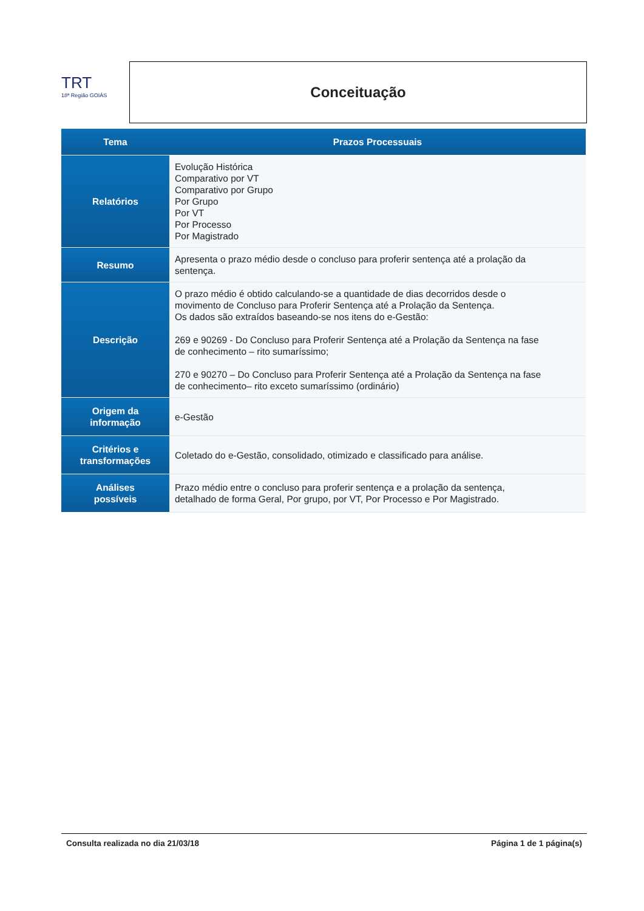TRT
18ª Região GOIÁS
Conceituação
| Tema | Prazos Processuais |
| --- | --- |
| Relatórios | Evolução Histórica Comparativo por VT Comparativo por Grupo Por Grupo Por VT Por Processo Por Magistrado |
| Resumo | Apresenta o prazo médio desde o concluso para proferir sentença até a prolação da sentença. |
| Descrição | O prazo médio é obtido calculando-se a quantidade de dias decorridos desde o movimento de Concluso para Proferir Sentença até a Prolação da Sentença. Os dados são extraídos baseando-se nos itens do e-Gestão: 269 e 90269 - Do Concluso para Proferir Sentença até a Prolação da Sentença na fase de conhecimento – rito sumaríssimo; 270 e 90270 – Do Concluso para Proferir Sentença até a Prolação da Sentença na fase de conhecimento– rito exceto sumaríssimo (ordinário) |
| Origem da informação | e-Gestão |
| Critérios e transformações | Coletado do e-Gestão, consolidado, otimizado e classificado para análise. |
| Análises possíveis | Prazo médio entre o concluso para proferir sentença e a prolação da sentença, detalhado de forma Geral, Por grupo, por VT, Por Processo e Por Magistrado. |
Consulta realizada no dia 21/03/18 Página 1 de 1 página(s)